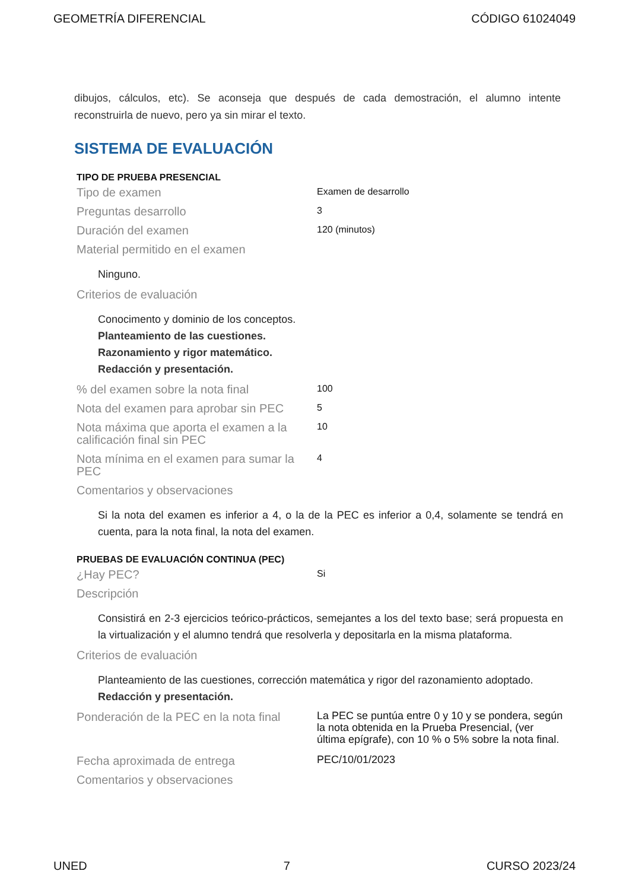GEOMETRÍA DIFERENCIAL CÓDIGO 61024049
dibujos, cálculos, etc). Se aconseja que después de cada demostración, el alumno intente reconstruirla de nuevo, pero ya sin mirar el texto.
SISTEMA DE EVALUACIÓN
TIPO DE PRUEBA PRESENCIAL
| Tipo de examen | Examen de desarrollo |
| Preguntas desarrollo | 3 |
| Duración del examen | 120 (minutos) |
| Material permitido en el examen | |
| Ninguno. | |
| Criterios de evaluación | |
| Conocimento y dominio de los conceptos. Planteamiento de las cuestiones. Razonamiento y rigor matemático. Redacción y presentación. | |
| % del examen sobre la nota final | 100 |
| Nota del examen para aprobar sin PEC | 5 |
| Nota máxima que aporta el examen a la calificación final sin PEC | 10 |
| Nota mínima en el examen para sumar la PEC | 4 |
| Comentarios y observaciones | |
| Si la nota del examen es inferior a 4, o la de la PEC es inferior a 0,4, solamente se tendrá en cuenta, para la nota final, la nota del examen. | |
PRUEBAS DE EVALUACIÓN CONTINUA (PEC)
| ¿Hay PEC? | Si |
| Descripción | |
| Consistirá en 2-3 ejercicios teórico-prácticos, semejantes a los del texto base; será propuesta en la virtualización y el alumno tendrá que resolverla y depositarla en la misma plataforma. | |
| Criterios de evaluación | |
| Planteamiento de las cuestiones, corrección matemática y rigor del razonamiento adoptado. Redacción y presentación. | |
| Ponderación de la PEC en la nota final | La PEC se puntúa entre 0 y 10 y se pondera, según la nota obtenida en la Prueba Presencial, (ver última epígrafe), con 10 % o 5% sobre la nota final. |
| Fecha aproximada de entrega | PEC/10/01/2023 |
| Comentarios y observaciones | |
UNED 7 CURSO 2023/24